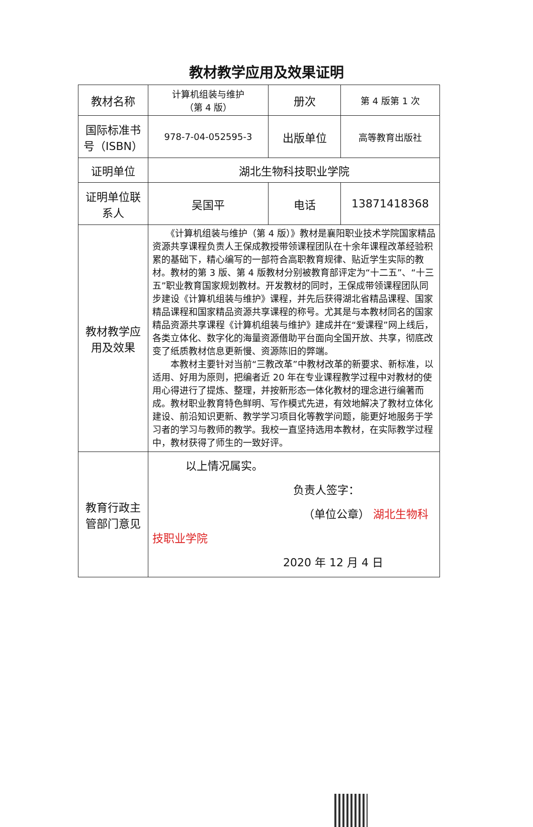教材教学应用及效果证明
| 教材名称 | 计算机组装与维护 （第 4 版） | 册次 | 第 4 版第 1 次 |
| 国际标准书号（ISBN） | 978-7-04-052595-3 | 出版单位 | 高等教育出版社 |
| 证明单位 | 湖北生物科技职业学院 | | |
| 证明单位联系人 | 吴国平 | 电话 | 13871418368 |
| 教材教学应用及效果 | 《计算机组装与维护（第 4 版）》教材是襄阳职业技术学院国家精品资源共享课程负责人王保成教授带领课程团队在十余年课程改革经验积累的基础下，精心编写的一部符合高职教育规律、贴近学生实际的教材。教材的第 3 版、第 4 版教材分别被教育部评定为“十二五”、“十三五”职业教育国家规划教材。开发教材的同时，王保成带领课程团队同步建设《计算机组装与维护》课程，并先后获得湖北省精品课程、国家精品课程和国家精品资源共享课程的称号。尤其是与本教材同名的国家精品资源共享课程《计算机组装与维护》建成并在“爱课程”网上线后，各类立体化、数字化的海量资源借助平台面向全国开放、共享，彻底改变了纸质教材信息更新慢、资源陈旧的弊端。 本教材主要针对当前“三教改革”中教材改革的新要求、新标准，以适用、好用为原则，把编者近 20 年在专业课程教学过程中对教材的使用心得进行了提炼、整理，并按新形态一体化教材的理念进行编著而成。教材职业教育特色鲜明、写作模式先进，有效地解决了教材立体化建设、前沿知识更新、教学学习项目化等教学问题，能更好地服务于学习者的学习与教师的教学。我校一直坚持选用本教材，在实际教学过程中，教材获得了师生的一致好评。 | | |
| 教育行政主管部门意见 | 以上情况属实。 负责人签字： （单位公章） 湖北生物科技职业学院 2020 年 12 月 4 日 | | |